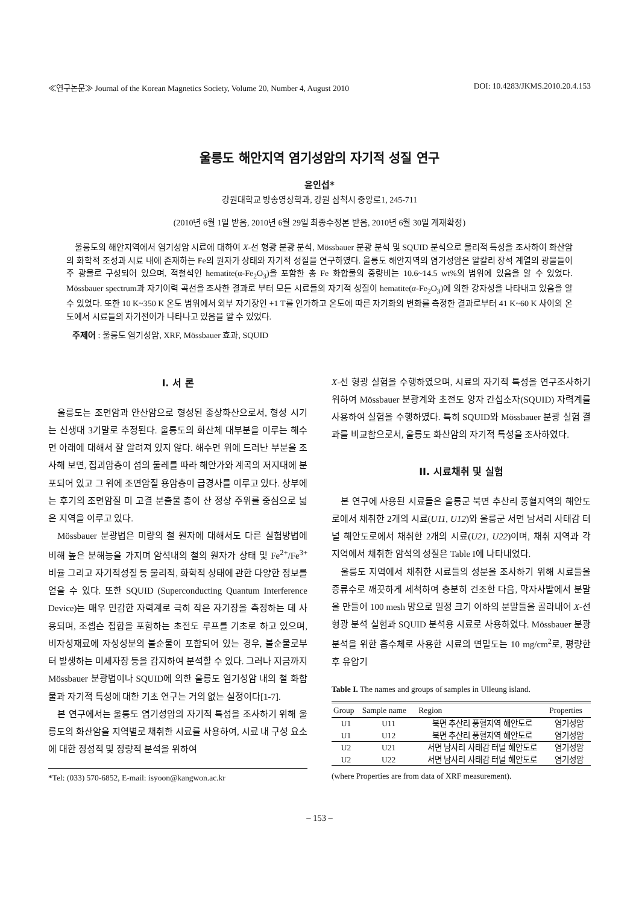≪연구논문≫ Journal of the Korean Magnetics Society, Volume 20, Number 4, August 2010 DOI: 10.4283/JKMS.2010.20.4.153
울릉도 해안지역 염기성암의 자기적 성질 연구
윤인섭*
강원대학교 방송영상학과, 강원 삼척시 중앙로1, 245-711
(2010년 6월 1일 받음, 2010년 6월 29일 최종수정본 받음, 2010년 6월 30일 게재확정)
울릉도의 해안지역에서 염기성암 시료에 대하여 X-선 형광 분광 분석, Mössbauer 분광 분석 및 SQUID 분석으로 물리적 특성을 조사하여 화산암의 화학적 조성과 시료 내에 존재하는 Fe의 원자가 상태와 자기적 성질을 연구하였다. 울릉도 해안지역의 염기성암은 알칼리 장석 계열의 광물들이 주 광물로 구성되어 있으며, 적철석인 hematite(α-Fe<sub>2</sub>O<sub>3</sub>)을 포함한 총 Fe 화합물의 중량비는 10.6~14.5 wt%의 범위에 있음을 알 수 있었다. Mössbauer spectrum과 자기이력 곡선을 조사한 결과로 부터 모든 시료들의 자기적 성질이 hematite(α-Fe<sub>2</sub>O<sub>3</sub>)에 의한 강자성을 나타내고 있음을 알 수 있었다. 또한 10 K~350 K 온도 범위에서 외부 자기장인 +1 T를 인가하고 온도에 따른 자기화의 변화를 측정한 결과로부터 41 K~60 K 사이의 온도에서 시료들의 자기전이가 나타나고 있음을 알 수 있었다.
주제어 : 울릉도 염기성암, XRF, Mössbauer 효과, SQUID
I. 서 론
울릉도는 조면암과 안산암으로 형성된 종상화산으로서, 형성 시기는 신생대 3기말로 추정된다. 울릉도의 화산체 대부분을 이루는 해수면 아래에 대해서 잘 알려져 있지 않다. 해수면 위에 드러난 부분을 조사해 보면, 집괴암층이 섬의 둘레를 따라 해안가와 계곡의 저지대에 분포되어 있고 그 위에 조면암질 용암층이 급경사를 이루고 있다. 상부에는 후기의 조면암질 미 고결 분출물 층이 산 정상 주위를 중심으로 넓은 지역을 이루고 있다.
Mössbauer 분광법은 미량의 철 원자에 대해서도 다른 실험방법에 비해 높은 분해능을 가지며 암석내의 철의 원자가 상태 및 Fe<sup>2+</sup>/Fe<sup>3+</sup> 비율 그리고 자기적성질 등 물리적, 화학적 상태에 관한 다양한 정보를 얻을 수 있다. 또한 SQUID (Superconducting Quantum Interference Device)는 매우 민감한 자력계로 극히 작은 자기장을 측정하는 데 사용되며, 조셉슨 접합을 포함하는 초전도 루프를 기초로 하고 있으며, 비자성재료에 자성성분의 불순물이 포함되어 있는 경우, 불순물로부터 발생하는 미세자장 등을 감지하여 분석할 수 있다. 그러나 지금까지 Mössbauer 분광법이나 SQUID에 의한 울릉도 염기성암 내의 철 화합물과 자기적 특성에 대한 기초 연구는 거의 없는 실정이다[1-7].
본 연구에서는 울릉도 염기성암의 자기적 특성을 조사하기 위해 울릉도의 화산암을 지역별로 채취한 시료를 사용하여, 시료 내 구성 요소에 대한 정성적 및 정량적 분석을 위하여
*Tel: (033) 570-6852, E-mail: isyoon@kangwon.ac.kr
X-선 형광 실험을 수행하였으며, 시료의 자기적 특성을 연구조사하기 위하여 Mössbauer 분광계와 초전도 양자 간섭소자(SQUID) 자력계를 사용하여 실험을 수행하였다. 특히 SQUID와 Mössbauer 분광 실험 결과를 비교함으로서, 울릉도 화산암의 자기적 특성을 조사하였다.
II. 시료채취 및 실험
본 연구에 사용된 시료들은 울릉군 북면 추산리 풍혈지역의 해안도로에서 채취한 2개의 시료(U11, U12)와 울릉군 서면 남서리 사태감 터널 해안도로에서 채취한 2개의 시료(U21, U22)이며, 채취 지역과 각 지역에서 채취한 암석의 성질은 Table I에 나타내었다.
울릉도 지역에서 채취한 시료들의 성분을 조사하기 위해 시료들을 증류수로 깨끗하게 세척하여 충분히 건조한 다음, 막자사발에서 분말을 만들어 100 mesh 망으로 일정 크기 이하의 분말들을 골라내어 X-선 형광 분석 실험과 SQUID 분석용 시료로 사용하였다. Mössbauer 분광 분석을 위한 흡수체로 사용한 시료의 면밀도는 10 mg/cm<sup>2</sup>로, 평량한 후 유압기
Table I. The names and groups of samples in Ulleung island.
| Group | Sample name | Region | Properties |
| --- | --- | --- | --- |
| U1 | U11 | 북면 추산리 풍혈지역 해안도로 | 염기성암 |
| U1 | U12 | 북면 추산리 풍혈지역 해안도로 | 염기성암 |
| U2 | U21 | 서면 남사리 사태감 터널 해안도로 | 염기성암 |
| U2 | U22 | 서면 남사리 사태감 터널 해안도로 | 염기성암 |
(where Properties are from data of XRF measurement).
– 153 –